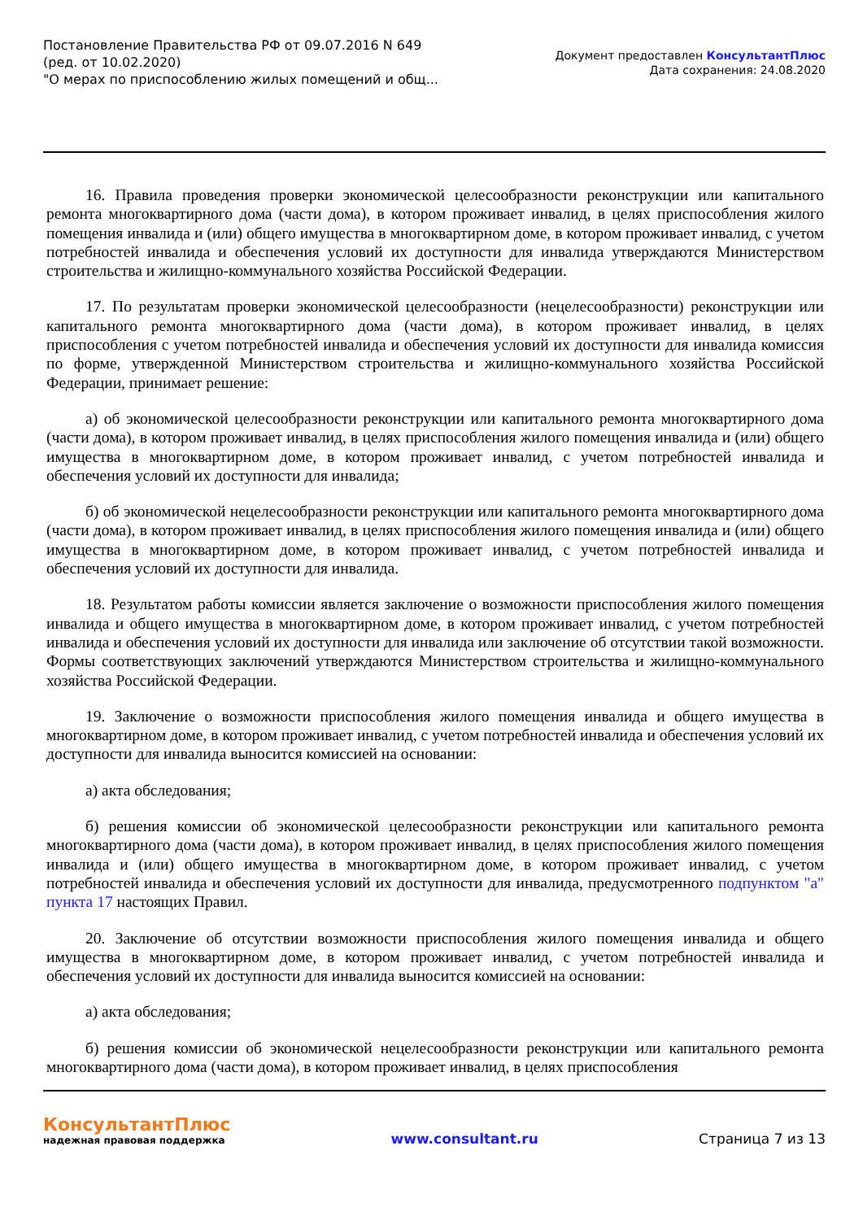Постановление Правительства РФ от 09.07.2016 N 649
(ред. от 10.02.2020)
"О мерах по приспособлению жилых помещений и общ...
Документ предоставлен КонсультантПлюс
Дата сохранения: 24.08.2020
16. Правила проведения проверки экономической целесообразности реконструкции или капитального ремонта многоквартирного дома (части дома), в котором проживает инвалид, в целях приспособления жилого помещения инвалида и (или) общего имущества в многоквартирном доме, в котором проживает инвалид, с учетом потребностей инвалида и обеспечения условий их доступности для инвалида утверждаются Министерством строительства и жилищно-коммунального хозяйства Российской Федерации.
17. По результатам проверки экономической целесообразности (нецелесообразности) реконструкции или капитального ремонта многоквартирного дома (части дома), в котором проживает инвалид, в целях приспособления с учетом потребностей инвалида и обеспечения условий их доступности для инвалида комиссия по форме, утвержденной Министерством строительства и жилищно-коммунального хозяйства Российской Федерации, принимает решение:
а) об экономической целесообразности реконструкции или капитального ремонта многоквартирного дома (части дома), в котором проживает инвалид, в целях приспособления жилого помещения инвалида и (или) общего имущества в многоквартирном доме, в котором проживает инвалид, с учетом потребностей инвалида и обеспечения условий их доступности для инвалида;
б) об экономической нецелесообразности реконструкции или капитального ремонта многоквартирного дома (части дома), в котором проживает инвалид, в целях приспособления жилого помещения инвалида и (или) общего имущества в многоквартирном доме, в котором проживает инвалид, с учетом потребностей инвалида и обеспечения условий их доступности для инвалида.
18. Результатом работы комиссии является заключение о возможности приспособления жилого помещения инвалида и общего имущества в многоквартирном доме, в котором проживает инвалид, с учетом потребностей инвалида и обеспечения условий их доступности для инвалида или заключение об отсутствии такой возможности. Формы соответствующих заключений утверждаются Министерством строительства и жилищно-коммунального хозяйства Российской Федерации.
19. Заключение о возможности приспособления жилого помещения инвалида и общего имущества в многоквартирном доме, в котором проживает инвалид, с учетом потребностей инвалида и обеспечения условий их доступности для инвалида выносится комиссией на основании:
а) акта обследования;
б) решения комиссии об экономической целесообразности реконструкции или капитального ремонта многоквартирного дома (части дома), в котором проживает инвалид, в целях приспособления жилого помещения инвалида и (или) общего имущества в многоквартирном доме, в котором проживает инвалид, с учетом потребностей инвалида и обеспечения условий их доступности для инвалида, предусмотренного подпунктом "а" пункта 17 настоящих Правил.
20. Заключение об отсутствии возможности приспособления жилого помещения инвалида и общего имущества в многоквартирном доме, в котором проживает инвалид, с учетом потребностей инвалида и обеспечения условий их доступности для инвалида выносится комиссией на основании:
а) акта обследования;
б) решения комиссии об экономической нецелесообразности реконструкции или капитального ремонта многоквартирного дома (части дома), в котором проживает инвалид, в целях приспособления
КонсультантПлюс
надежная правовая поддержка
www.consultant.ru Страница 7 из 13